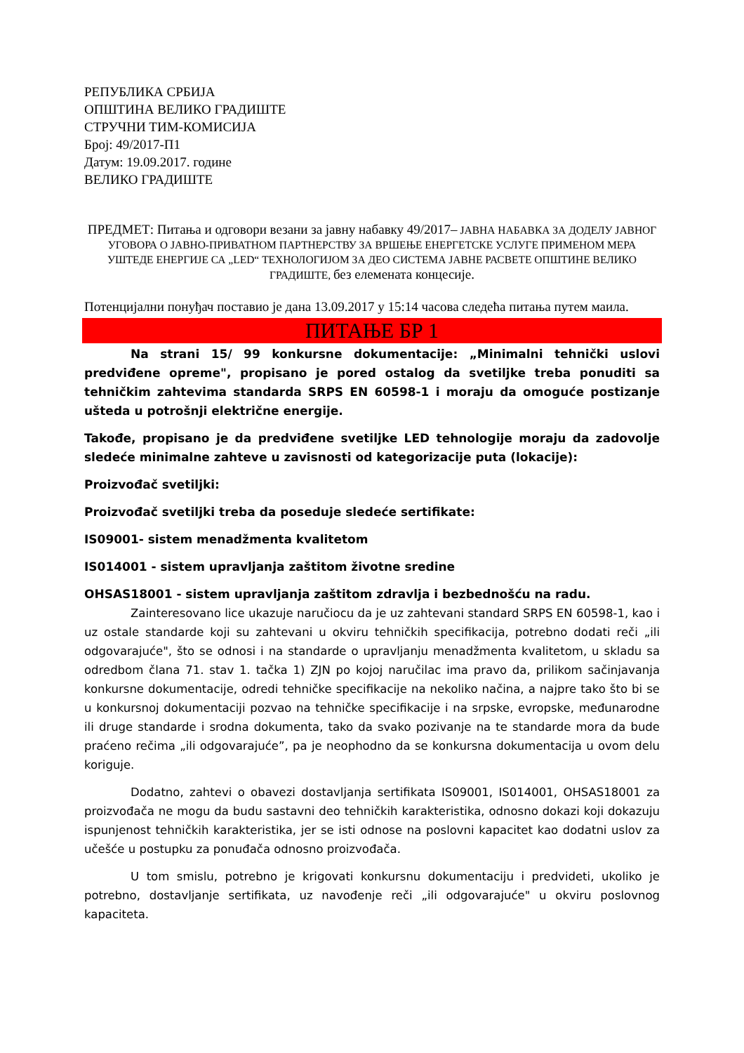РЕПУБЛИКА СРБИЈА
ОПШТИНА ВЕЛИКО ГРАДИШТЕ
СТРУЧНИ ТИМ-КОМИСИЈА
Број: 49/2017-П1
Датум: 19.09.2017. године
ВЕЛИКО ГРАДИШТЕ
ПРЕДМЕТ: Питања и одговори везани за јавну набавку 49/2017– ЈАВНА НАБАВКА ЗА ДОДЕЛУ ЈАВНОГ УГОВОРА О ЈАВНО-ПРИВАТНОМ ПАРТНЕРСТВУ ЗА ВРШЕЊЕ ЕНЕРГЕТСКЕ УСЛУГЕ ПРИМЕНОМ МЕРА УШТЕДЕ ЕНЕРГИЈЕ СА „LED“ ТЕХНОЛОГИЈОМ ЗА ДЕО СИСТЕМА ЈАВНЕ РАСВЕТЕ ОПШТИНЕ ВЕЛИКО ГРАДИШТЕ, без елемената концесије.
Потенцијални понуђач поставио је дана 13.09.2017 у 15:14 часова следећа питања путем маила.
ПИТАЊЕ БР 1
Na strani 15/ 99 konkursne dokumentacije: „Minimalni tehnički uslovi predviđene opreme", propisano je pored ostalog da svetiljke treba ponuditi sa tehničkim zahtevima standarda SRPS EN 60598-1 i moraju da omoguće postizanje ušteda u potrošnji električne energije.
Takođe, propisano je da predviđene svetiljke LED tehnologije moraju da zadovolje sledeće minimalne zahteve u zavisnosti od kategorizacije puta (lokacije):
Proizvođač svetiljki:
Proizvođač svetiljki treba da poseduje sledeće sertifikate:
IS09001- sistem menadžmenta kvalitetom
IS014001 - sistem upravljanja zaštitom životne sredine
OHSAS18001 - sistem upravljanja zaštitom zdravlja i bezbednošću na radu.
Zainteresovano lice ukazuje naručiocu da je uz zahtevani standard SRPS EN 60598-1, kao i uz ostale standarde koji su zahtevani u okviru tehničkih specifikacija, potrebno dodati reči „ili odgovarajuće", što se odnosi i na standarde o upravljanju menadžmenta kvalitetom, u skladu sa odredbom člana 71. stav 1. tačka 1) ZJN po kojoj naručilac ima pravo da, prilikom sačinjavanja konkursne dokumentacije, odredi tehničke specifikacije na nekoliko načina, a najpre tako što bi se u konkursnoj dokumentaciji pozvao na tehničke specifikacije i na srpske, evropske, međunarodne ili druge standarde i srodna dokumenta, tako da svako pozivanje na te standarde mora da bude praćeno rečima „ili odgovarajuće”, pa je neophodno da se konkursna dokumentacija u ovom delu koriguje.
Dodatno, zahtevi o obavezi dostavljanja sertifikata IS09001, IS014001, OHSAS18001 za proizvođača ne mogu da budu sastavni deo tehničkih karakteristika, odnosno dokazi koji dokazuju ispunjenost tehničkih karakteristika, jer se isti odnose na poslovni kapacitet kao dodatni uslov za učešće u postupku za ponuđača odnosno proizvođača.
U tom smislu, potrebno je krigovati konkursnu dokumentaciju i predvideti, ukoliko je potrebno, dostavljanje sertifikata, uz navođenje reči „ili odgovarajuće" u okviru poslovnog kapaciteta.